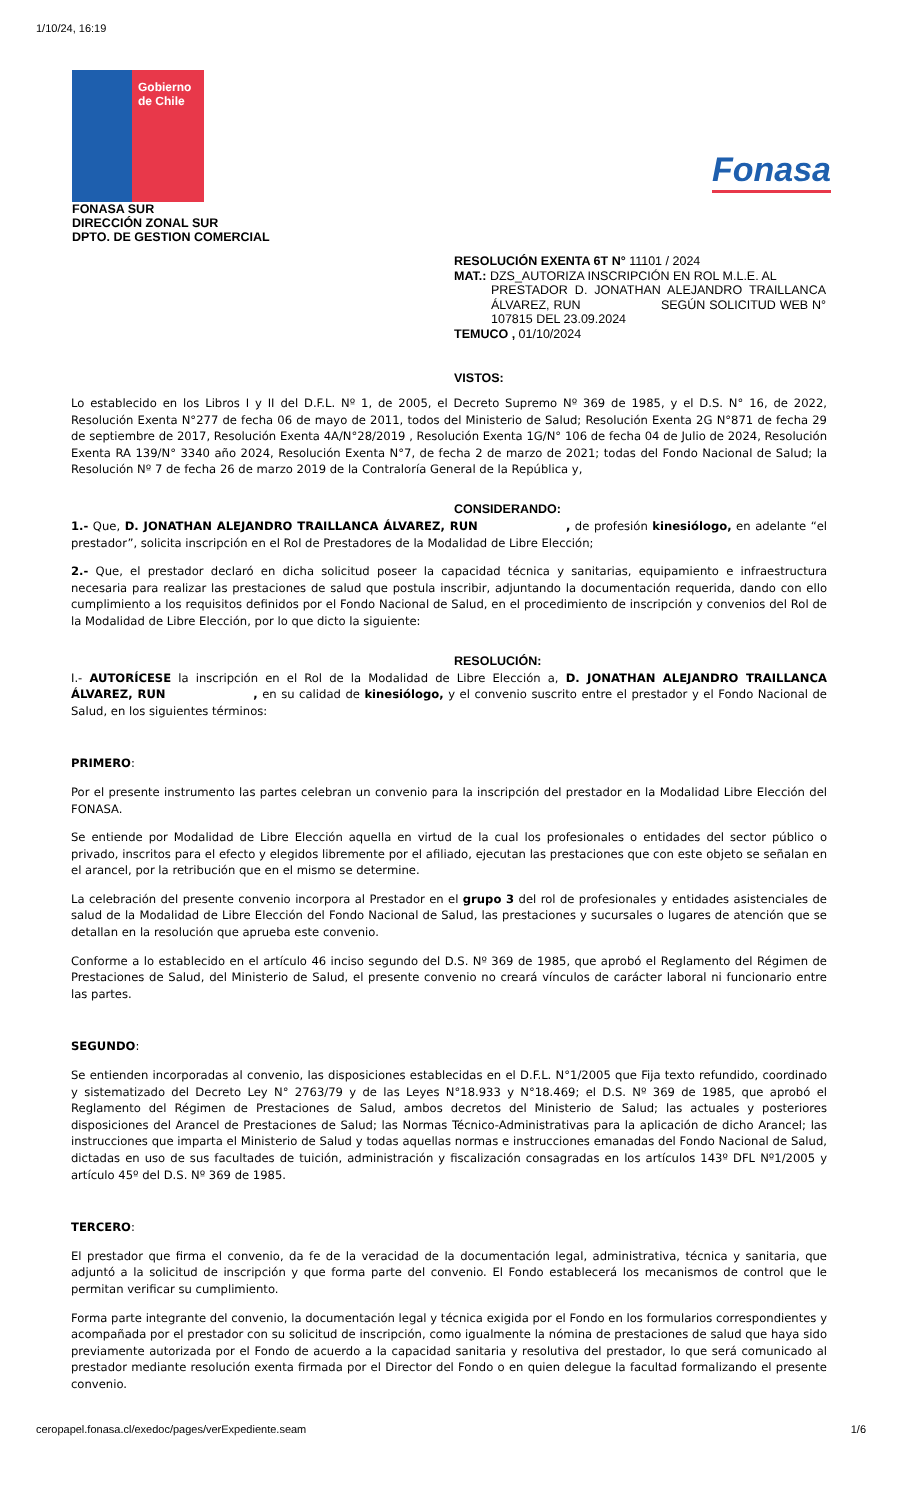1/10/24, 16:19
Gobierno de Chile
Fonasa
FONASA SUR
DIRECCIÓN ZONAL SUR
DPTO. DE GESTION COMERCIAL
RESOLUCIÓN EXENTA 6T N° 11101 / 2024
MAT.: DZS_AUTORIZA INSCRIPCIÓN EN ROL M.L.E. AL
PRESTADOR D. JONATHAN ALEJANDRO TRAILLANCA ÁLVAREZ, RUN SEGÚN SOLICITUD WEB N° 107815 DEL 23.09.2024
TEMUCO , 01/10/2024
VISTOS:
Lo establecido en los Libros I y II del D.F.L. Nº 1, de 2005, el Decreto Supremo Nº 369 de 1985, y el D.S. N° 16, de 2022, Resolución Exenta N°277 de fecha 06 de mayo de 2011, todos del Ministerio de Salud; Resolución Exenta 2G N°871 de fecha 29 de septiembre de 2017, Resolución Exenta 4A/N°28/2019 , Resolución Exenta 1G/N° 106 de fecha 04 de Julio de 2024, Resolución Exenta RA 139/N° 3340 año 2024, Resolución Exenta N°7, de fecha 2 de marzo de 2021; todas del Fondo Nacional de Salud; la Resolución Nº 7 de fecha 26 de marzo 2019 de la Contraloría General de la República y,
CONSIDERANDO:
1.- Que, D. JONATHAN ALEJANDRO TRAILLANCA ÁLVAREZ, RUN , de profesión kinesiólogo, en adelante “el prestador”, solicita inscripción en el Rol de Prestadores de la Modalidad de Libre Elección;
2.- Que, el prestador declaró en dicha solicitud poseer la capacidad técnica y sanitarias, equipamiento e infraestructura necesaria para realizar las prestaciones de salud que postula inscribir, adjuntando la documentación requerida, dando con ello cumplimiento a los requisitos definidos por el Fondo Nacional de Salud, en el procedimiento de inscripción y convenios del Rol de la Modalidad de Libre Elección, por lo que dicto la siguiente:
RESOLUCIÓN:
I.- AUTORÍCESE la inscripción en el Rol de la Modalidad de Libre Elección a, D. JONATHAN ALEJANDRO TRAILLANCA ÁLVAREZ, RUN , en su calidad de kinesiólogo, y el convenio suscrito entre el prestador y el Fondo Nacional de Salud, en los siguientes términos:
PRIMERO:
Por el presente instrumento las partes celebran un convenio para la inscripción del prestador en la Modalidad Libre Elección del FONASA.
Se entiende por Modalidad de Libre Elección aquella en virtud de la cual los profesionales o entidades del sector público o privado, inscritos para el efecto y elegidos libremente por el afiliado, ejecutan las prestaciones que con este objeto se señalan en el arancel, por la retribución que en el mismo se determine.
La celebración del presente convenio incorpora al Prestador en el grupo 3 del rol de profesionales y entidades asistenciales de salud de la Modalidad de Libre Elección del Fondo Nacional de Salud, las prestaciones y sucursales o lugares de atención que se detallan en la resolución que aprueba este convenio.
Conforme a lo establecido en el artículo 46 inciso segundo del D.S. Nº 369 de 1985, que aprobó el Reglamento del Régimen de Prestaciones de Salud, del Ministerio de Salud, el presente convenio no creará vínculos de carácter laboral ni funcionario entre las partes.
SEGUNDO:
Se entienden incorporadas al convenio, las disposiciones establecidas en el D.F.L. N°1/2005 que Fija texto refundido, coordinado y sistematizado del Decreto Ley N° 2763/79 y de las Leyes N°18.933 y N°18.469; el D.S. Nº 369 de 1985, que aprobó el Reglamento del Régimen de Prestaciones de Salud, ambos decretos del Ministerio de Salud; las actuales y posteriores disposiciones del Arancel de Prestaciones de Salud; las Normas Técnico-Administrativas para la aplicación de dicho Arancel; las instrucciones que imparta el Ministerio de Salud y todas aquellas normas e instrucciones emanadas del Fondo Nacional de Salud, dictadas en uso de sus facultades de tuición, administración y fiscalización consagradas en los artículos 143º DFL Nº1/2005 y artículo 45º del D.S. Nº 369 de 1985.
TERCERO:
El prestador que firma el convenio, da fe de la veracidad de la documentación legal, administrativa, técnica y sanitaria, que adjuntó a la solicitud de inscripción y que forma parte del convenio. El Fondo establecerá los mecanismos de control que le permitan verificar su cumplimiento.
Forma parte integrante del convenio, la documentación legal y técnica exigida por el Fondo en los formularios correspondientes y acompañada por el prestador con su solicitud de inscripción, como igualmente la nómina de prestaciones de salud que haya sido previamente autorizada por el Fondo de acuerdo a la capacidad sanitaria y resolutiva del prestador, lo que será comunicado al prestador mediante resolución exenta firmada por el Director del Fondo o en quien delegue la facultad formalizando el presente convenio.
ceropapel.fonasa.cl/exedoc/pages/verExpediente.seam 1/6